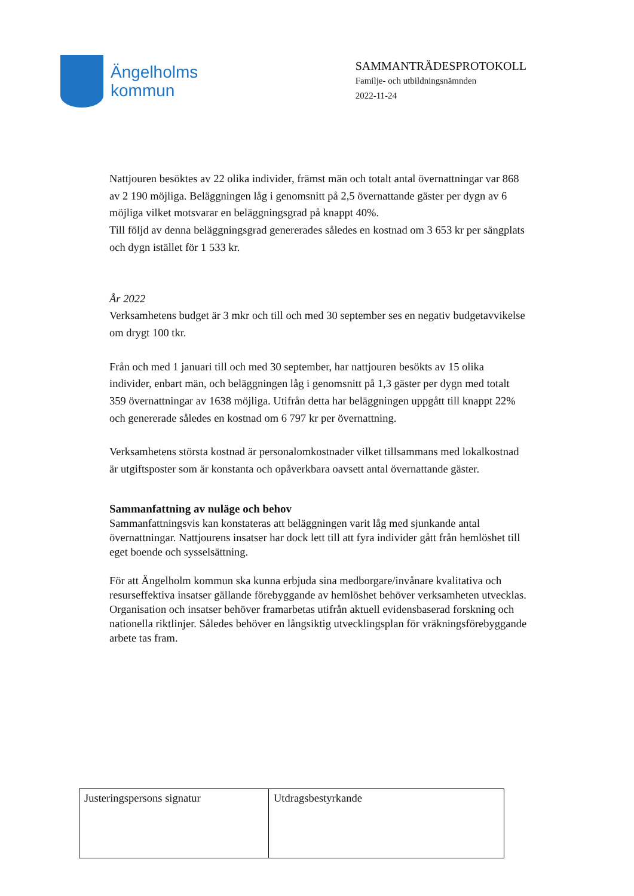Ängelholms
kommun
SAMMANTRÄDESPROTOKOLL
Familje- och utbildningsnämnden
2022-11-24
Nattjouren besöktes av 22 olika individer, främst män och totalt antal övernattningar var 868 av 2 190 möjliga. Beläggningen låg i genomsnitt på 2,5 övernattande gäster per dygn av 6 möjliga vilket motsvarar en beläggningsgrad på knappt 40%.
Till följd av denna beläggningsgrad genererades således en kostnad om 3 653 kr per sängplats och dygn istället för 1 533 kr.
År 2022
Verksamhetens budget är 3 mkr och till och med 30 september ses en negativ budgetavvikelse om drygt 100 tkr.
Från och med 1 januari till och med 30 september, har nattjouren besökts av 15 olika individer, enbart män, och beläggningen låg i genomsnitt på 1,3 gäster per dygn med totalt 359 övernattningar av 1638 möjliga. Utifrån detta har beläggningen uppgått till knappt 22% och genererade således en kostnad om 6 797 kr per övernattning.
Verksamhetens största kostnad är personalomkostnader vilket tillsammans med lokalkostnad är utgiftsposter som är konstanta och opåverkbara oavsett antal övernattande gäster.
Sammanfattning av nuläge och behov
Sammanfattningsvis kan konstateras att beläggningen varit låg med sjunkande antal övernattningar. Nattjourens insatser har dock lett till att fyra individer gått från hemlöshet till eget boende och sysselsättning.
För att Ängelholm kommun ska kunna erbjuda sina medborgare/invånare kvalitativa och resurseffektiva insatser gällande förebyggande av hemlöshet behöver verksamheten utvecklas. Organisation och insatser behöver framarbetas utifrån aktuell evidensbaserad forskning och nationella riktlinjer. Således behöver en långsiktig utvecklingsplan för vräkningsförebyggande arbete tas fram.
| Justeringspersons signatur | Utdragsbestyrkande |